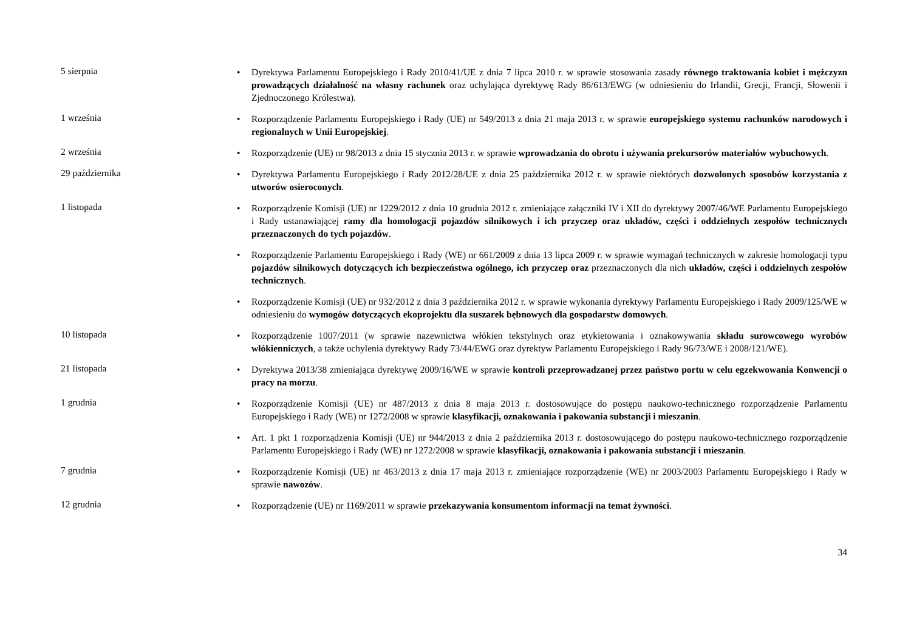5 sierpnia
• Dyrektywa Parlamentu Europejskiego i Rady 2010/41/UE z dnia 7 lipca 2010 r. w sprawie stosowania zasady równego traktowania kobiet i mężczyzn prowadzących działalność na własny rachunek oraz uchylająca dyrektywę Rady 86/613/EWG (w odniesieniu do Irlandii, Grecji, Francji, Słowenii i Zjednoczonego Królestwa).
1 września
• Rozporządzenie Parlamentu Europejskiego i Rady (UE) nr 549/2013 z dnia 21 maja 2013 r. w sprawie europejskiego systemu rachunków narodowych i regionalnych w Unii Europejskiej.
2 września
• Rozporządzenie (UE) nr 98/2013 z dnia 15 stycznia 2013 r. w sprawie wprowadzania do obrotu i używania prekursorów materiałów wybuchowych.
29 października
• Dyrektywa Parlamentu Europejskiego i Rady 2012/28/UE z dnia 25 października 2012 r. w sprawie niektórych dozwolonych sposobów korzystania z utworów osieroconych.
1 listopada
• Rozporządzenie Komisji (UE) nr 1229/2012 z dnia 10 grudnia 2012 r. zmieniające załączniki IV i XII do dyrektywy 2007/46/WE Parlamentu Europejskiego i Rady ustanawiającej ramy dla homologacji pojazdów silnikowych i ich przyczep oraz układów, części i oddzielnych zespołów technicznych przeznaczonych do tych pojazdów.
• Rozporządzenie Parlamentu Europejskiego i Rady (WE) nr 661/2009 z dnia 13 lipca 2009 r. w sprawie wymagań technicznych w zakresie homologacji typu pojazdów silnikowych dotyczących ich bezpieczeństwa ogólnego, ich przyczep oraz przeznaczonych dla nich układów, części i oddzielnych zespołów technicznych.
• Rozporządzenie Komisji (UE) nr 932/2012 z dnia 3 października 2012 r. w sprawie wykonania dyrektywy Parlamentu Europejskiego i Rady 2009/125/WE w odniesieniu do wymogów dotyczących ekoprojektu dla suszarek bębnowych dla gospodarstw domowych.
10 listopada
• Rozporządzenie 1007/2011 (w sprawie nazewnictwa włókien tekstylnych oraz etykietowania i oznakowywania składu surowcowego wyrobów włókienniczych, a także uchylenia dyrektywy Rady 73/44/EWG oraz dyrektyw Parlamentu Europejskiego i Rady 96/73/WE i 2008/121/WE).
21 listopada
• Dyrektywa 2013/38 zmieniająca dyrektywę 2009/16/WE w sprawie kontroli przeprowadzanej przez państwo portu w celu egzekwowania Konwencji o pracy na morzu.
1 grudnia
• Rozporządzenie Komisji (UE) nr 487/2013 z dnia 8 maja 2013 r. dostosowujące do postępu naukowo-technicznego rozporządzenie Parlamentu Europejskiego i Rady (WE) nr 1272/2008 w sprawie klasyfikacji, oznakowania i pakowania substancji i mieszanin.
• Art. 1 pkt 1 rozporządzenia Komisji (UE) nr 944/2013 z dnia 2 października 2013 r. dostosowującego do postępu naukowo-technicznego rozporządzenie Parlamentu Europejskiego i Rady (WE) nr 1272/2008 w sprawie klasyfikacji, oznakowania i pakowania substancji i mieszanin.
7 grudnia
• Rozporządzenie Komisji (UE) nr 463/2013 z dnia 17 maja 2013 r. zmieniające rozporządzenie (WE) nr 2003/2003 Parlamentu Europejskiego i Rady w sprawie nawozów.
12 grudnia
• Rozporządzenie (UE) nr 1169/2011 w sprawie przekazywania konsumentom informacji na temat żywności.
34